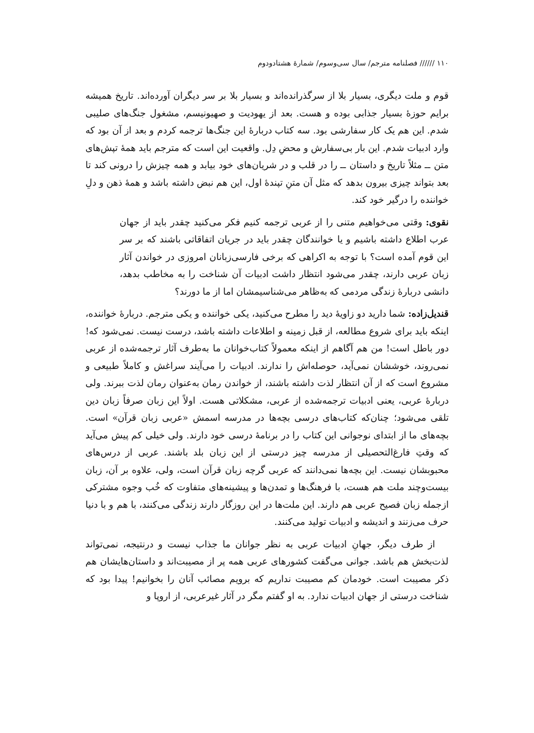۱۱۰ ////// فصلنامه مترجم/ سال سی‌وسوم/ شمارهٔ هشتادودوم
قوم و ملت دیگری، بسیار بلا از سرگذرانده‌اند و بسیار بلا بر سر دیگران آورده‌اند. تاریخ همیشه برایم حوزهٔ بسیار جذابی بوده و هست. بعد از یهودیت و صهیونیسم، مشغول جنگ‌های صلیبی شدم. این هم یک کار سفارشی بود. سه کتاب دربارهٔ این جنگ‌ها ترجمه کردم و بعد از آن بود که وارد ادبیات شدم. این بار بی‌سفارش و محضِ دِل. واقعیت این است که مترجم باید همهٔ تپش‌های متن ــ مثلاً تاریخ و داستان ــ را در قلب و در شریان‌های خود بیابد و همه چیزش را درونی کند تا بعد بتواند چیزی بیرون بدهد که مثل آن متنِ تپندهٔ اول، این هم نبض داشته باشد و همهٔ ذهن و دلِ خواننده را درگیر خود کند.
نقوی: وقتی می‌خواهیم متنی را از عربی ترجمه کنیم فکر می‌کنید چقدر باید از جهان عرب اطلاع داشته باشیم و یا خوانندگان چقدر باید در جریان اتفاقاتی باشند که بر سر این قوم آمده است؟ با توجه به اکراهی که برخی فارسی‌زبانان امروزی در خواندن آثار زبان عربی دارند، چقدر می‌شود انتظار داشت ادبیات آن شناخت را به مخاطب بدهد، دانشی دربارهٔ زندگی مردمی که به‌ظاهر می‌شناسیمشان اما از ما دورند؟
قندیل‌زاده: شما دارید دو زاویهٔ دید را مطرح می‌کنید، یکی خواننده و یکی مترجم. دربارهٔ خواننده، اینکه باید برای شروع مطالعه، از قبل زمینه و اطلاعات داشته باشد، درست نیست. نمی‌شود که! دور باطل است! من هم آگاهم از اینکه معمولاً کتاب‌خوانان ما به‌طرف آثار ترجمه‌شده از عربی نمی‌روند، خوششان نمی‌آید، حوصله‌اش را ندارند. ادبیات را می‌آیند سراغش و کاملاً طبیعی و مشروع است که از آن انتظار لذت داشته باشند، از خواندن رمان به‌عنوان رمان لذت ببرند. ولی دربارهٔ عربی، یعنی ادبیات ترجمه‌شده از عربی، مشکلاتی هست. اولاً این زبان صرفاً زبان دین تلقی می‌شود؛ چنان‌که کتاب‌های درسی بچه‌ها در مدرسه اسمش «عربی زبان قرآن» است. بچه‌های ما از ابتدای نوجوانی این کتاب را در برنامهٔ درسی خود دارند. ولی خیلی کم پیش می‌آید که وقتِ فارغ‌التحصیلی از مدرسه چیز درستی از این زبان بلد باشند. عربی از درس‌های محبوبشان نیست. این بچه‌ها نمی‌دانند که عربی گرچه زبان قرآن است، ولی، علاوه بر آن، زبان بیست‌وچند ملت هم هست، با فرهنگ‌ها و تمدن‌ها و پیشینه‌های متفاوت که خُب وجوه مشترکی ازجمله زبان فصیح عربی هم دارند. این ملت‌ها در این روزگار دارند زندگی می‌کنند، با هم و با دنیا حرف می‌زنند و اندیشه و ادبیات تولید می‌کنند.
از طرف دیگر، جهانِ ادبیات عربی به نظر جوانان ما جذاب نیست و درنتیجه، نمی‌تواند لذت‌بخش هم باشد. جوانی می‌گفت کشورهای عربی همه پر از مصیبت‌اند و داستان‌هایشان هم ذکر مصیبت است. خودمان کم مصیبت نداریم که برویم مصائب آنان را بخوانیم! پیدا بود که شناخت درستی از جهان ادبیات ندارد. به او گفتم مگر در آثار غیرعربی، از اروپا و